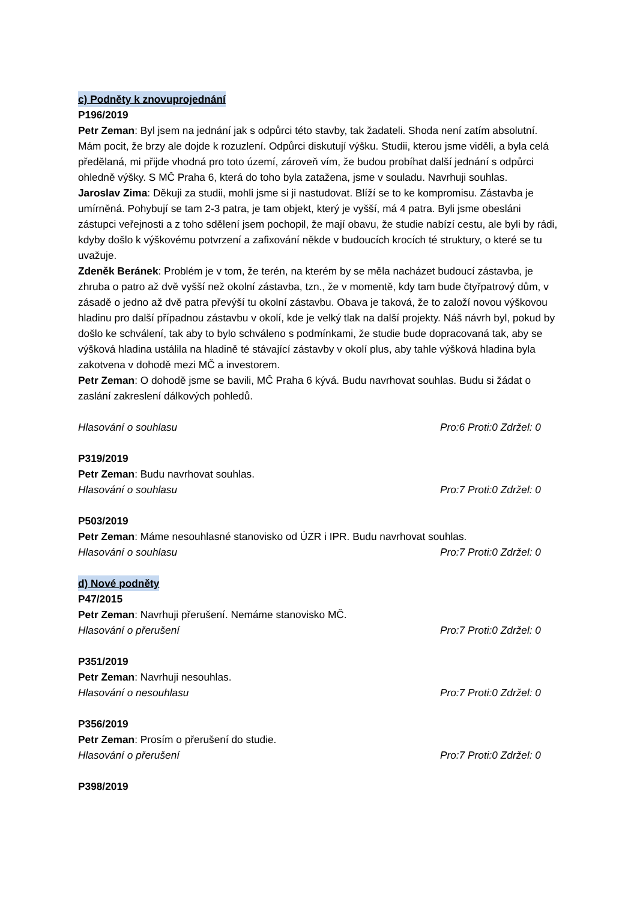c) Podněty k znovuprojednání
P196/2019
Petr Zeman: Byl jsem na jednání jak s odpůrci této stavby, tak žadateli. Shoda není zatím absolutní. Mám pocit, že brzy ale dojde k rozuzlení. Odpůrci diskutují výšku. Studii, kterou jsme viděli, a byla celá předělaná, mi přijde vhodná pro toto území, zároveň vím, že budou probíhat další jednání s odpůrci ohledně výšky. S MČ Praha 6, která do toho byla zatažena, jsme v souladu. Navrhuji souhlas.
Jaroslav Zima: Děkuji za studii, mohli jsme si ji nastudovat. Blíží se to ke kompromisu. Zástavba je umírněná. Pohybují se tam 2-3 patra, je tam objekt, který je vyšší, má 4 patra. Byli jsme obesláni zástupci veřejnosti a z toho sdělení jsem pochopil, že mají obavu, že studie nabízí cestu, ale byli by rádi, kdyby došlo k výškovému potvrzení a zafixování někde v budoucích krocích té struktury, o které se tu uvažuje.
Zdeněk Beránek: Problém je v tom, že terén, na kterém by se měla nacházet budoucí zástavba, je zhruba o patro až dvě vyšší než okolní zástavba, tzn., že v momentě, kdy tam bude čtyřpatrový dům, v zásadě o jedno až dvě patra převýší tu okolní zástavbu. Obava je taková, že to založí novou výškovou hladinu pro další případnou zástavbu v okolí, kde je velký tlak na další projekty. Náš návrh byl, pokud by došlo ke schválení, tak aby to bylo schváleno s podmínkami, že studie bude dopracovaná tak, aby se výšková hladina ustálila na hladině té stávající zástavby v okolí plus, aby tahle výšková hladina byla zakotvena v dohodě mezi MČ a investorem.
Petr Zeman: O dohodě jsme se bavili, MČ Praha 6 kývá. Budu navrhovat souhlas. Budu si žádat o zaslání zakreslení dálkových pohledů.
Hlasování o souhlasu Pro:6 Proti:0 Zdržel: 0
P319/2019
Petr Zeman: Budu navrhovat souhlas.
Hlasování o souhlasu Pro:7 Proti:0 Zdržel: 0
P503/2019
Petr Zeman: Máme nesouhlasné stanovisko od ÚZR i IPR. Budu navrhovat souhlas.
Hlasování o souhlasu Pro:7 Proti:0 Zdržel: 0
d) Nové podněty
P47/2015
Petr Zeman: Navrhuji přerušení. Nemáme stanovisko MČ.
Hlasování o přerušení Pro:7 Proti:0 Zdržel: 0
P351/2019
Petr Zeman: Navrhuji nesouhlas.
Hlasování o nesouhlasu Pro:7 Proti:0 Zdržel: 0
P356/2019
Petr Zeman: Prosím o přerušení do studie.
Hlasování o přerušení Pro:7 Proti:0 Zdržel: 0
P398/2019